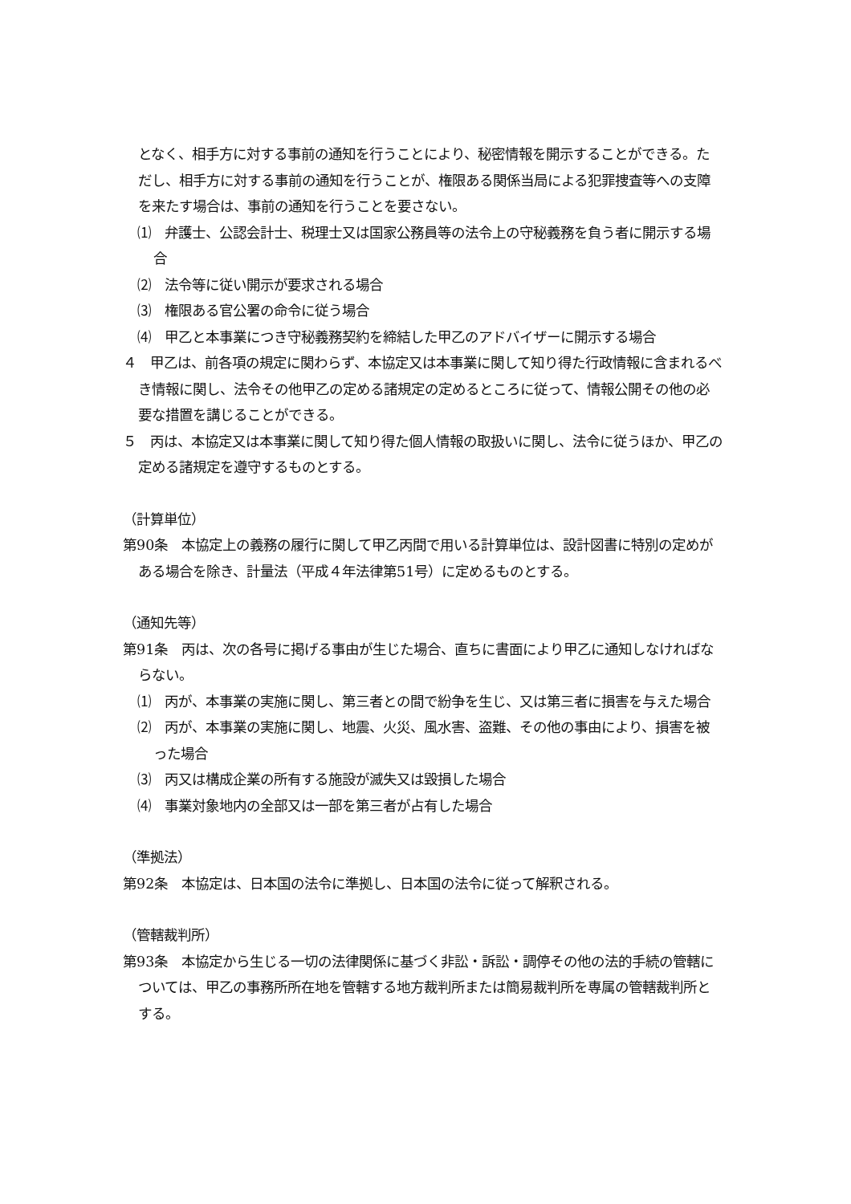となく、相手方に対する事前の通知を行うことにより、秘密情報を開示することができる。ただし、相手方に対する事前の通知を行うことが、権限ある関係当局による犯罪捜査等への支障を来たす場合は、事前の通知を行うことを要さない。
⑴　弁護士、公認会計士、税理士又は国家公務員等の法令上の守秘義務を負う者に開示する場合
⑵　法令等に従い開示が要求される場合
⑶　権限ある官公署の命令に従う場合
⑷　甲乙と本事業につき守秘義務契約を締結した甲乙のアドバイザーに開示する場合
４　甲乙は、前各項の規定に関わらず、本協定又は本事業に関して知り得た行政情報に含まれるべき情報に関し、法令その他甲乙の定める諸規定の定めるところに従って、情報公開その他の必要な措置を講じることができる。
５　丙は、本協定又は本事業に関して知り得た個人情報の取扱いに関し、法令に従うほか、甲乙の定める諸規定を遵守するものとする。
（計算単位）
第90条　本協定上の義務の履行に関して甲乙丙間で用いる計算単位は、設計図書に特別の定めがある場合を除き、計量法（平成４年法律第51号）に定めるものとする。
（通知先等）
第91条　丙は、次の各号に掲げる事由が生じた場合、直ちに書面により甲乙に通知しなければならない。
⑴　丙が、本事業の実施に関し、第三者との間で紛争を生じ、又は第三者に損害を与えた場合
⑵　丙が、本事業の実施に関し、地震、火災、風水害、盗難、その他の事由により、損害を被った場合
⑶　丙又は構成企業の所有する施設が滅失又は毀損した場合
⑷　事業対象地内の全部又は一部を第三者が占有した場合
（準拠法）
第92条　本協定は、日本国の法令に準拠し、日本国の法令に従って解釈される。
（管轄裁判所）
第93条　本協定から生じる一切の法律関係に基づく非訟・訴訟・調停その他の法的手続の管轄については、甲乙の事務所所在地を管轄する地方裁判所または簡易裁判所を専属の管轄裁判所とする。